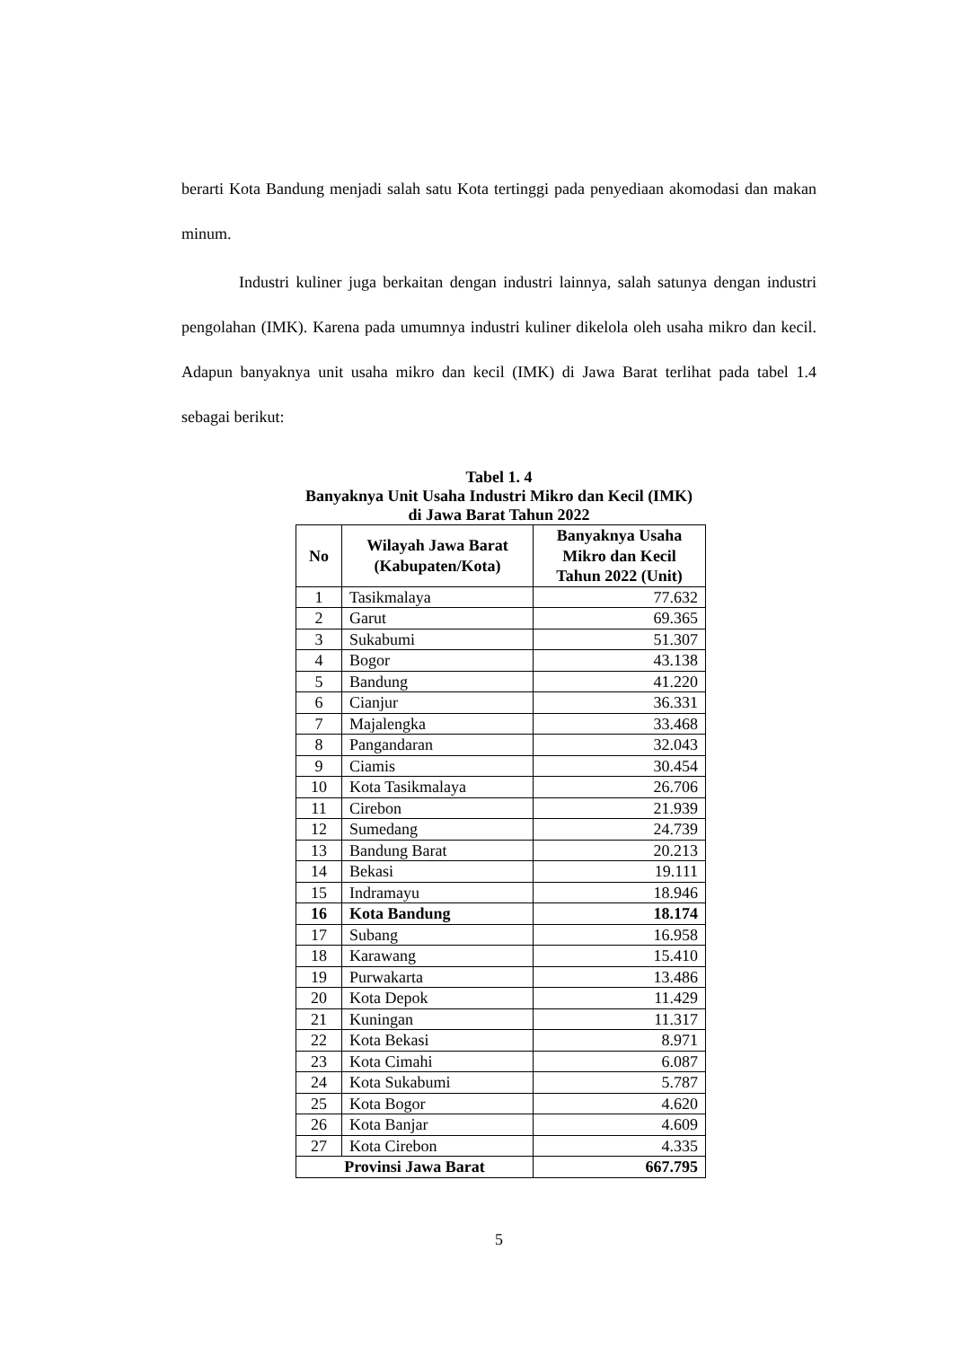berarti Kota Bandung menjadi salah satu Kota tertinggi pada penyediaan akomodasi dan makan minum.
Industri kuliner juga berkaitan dengan industri lainnya, salah satunya dengan industri pengolahan (IMK). Karena pada umumnya industri kuliner dikelola oleh usaha mikro dan kecil. Adapun banyaknya unit usaha mikro dan kecil (IMK) di Jawa Barat terlihat pada tabel 1.4 sebagai berikut:
Tabel 1. 4
Banyaknya Unit Usaha Industri Mikro dan Kecil (IMK)
di Jawa Barat Tahun 2022
| No | Wilayah Jawa Barat (Kabupaten/Kota) | Banyaknya Usaha Mikro dan Kecil Tahun 2022 (Unit) |
| --- | --- | --- |
| 1 | Tasikmalaya | 77.632 |
| 2 | Garut | 69.365 |
| 3 | Sukabumi | 51.307 |
| 4 | Bogor | 43.138 |
| 5 | Bandung | 41.220 |
| 6 | Cianjur | 36.331 |
| 7 | Majalengka | 33.468 |
| 8 | Pangandaran | 32.043 |
| 9 | Ciamis | 30.454 |
| 10 | Kota Tasikmalaya | 26.706 |
| 11 | Cirebon | 21.939 |
| 12 | Sumedang | 24.739 |
| 13 | Bandung Barat | 20.213 |
| 14 | Bekasi | 19.111 |
| 15 | Indramayu | 18.946 |
| 16 | Kota Bandung | 18.174 |
| 17 | Subang | 16.958 |
| 18 | Karawang | 15.410 |
| 19 | Purwakarta | 13.486 |
| 20 | Kota Depok | 11.429 |
| 21 | Kuningan | 11.317 |
| 22 | Kota Bekasi | 8.971 |
| 23 | Kota Cimahi | 6.087 |
| 24 | Kota Sukabumi | 5.787 |
| 25 | Kota Bogor | 4.620 |
| 26 | Kota Banjar | 4.609 |
| 27 | Kota Cirebon | 4.335 |
| Provinsi Jawa Barat | | 667.795 |
5